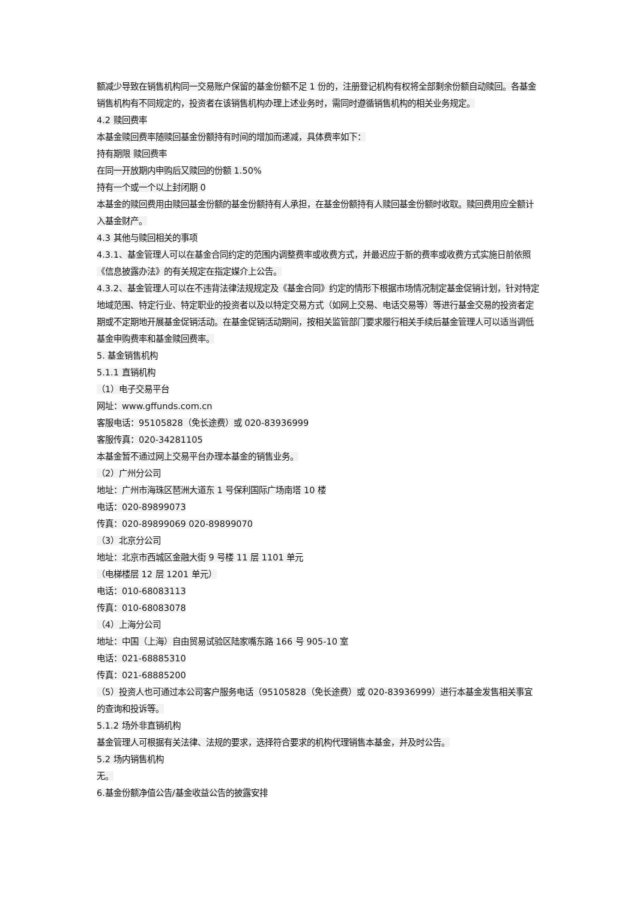额减少导致在销售机构同一交易账户保留的基金份额不足 1 份的，注册登记机构有权将全部剩余份额自动赎回。各基金销售机构有不同规定的，投资者在该销售机构办理上述业务时，需同时遵循销售机构的相关业务规定。
4.2 赎回费率
本基金赎回费率随赎回基金份额持有时间的增加而递减，具体费率如下：
持有期限 赎回费率
在同一开放期内申购后又赎回的份额 1.50%
持有一个或一个以上封闭期 0
本基金的赎回费用由赎回基金份额的基金份额持有人承担，在基金份额持有人赎回基金份额时收取。赎回费用应全额计入基金财产。
4.3 其他与赎回相关的事项
4.3.1、基金管理人可以在基金合同约定的范围内调整费率或收费方式，并最迟应于新的费率或收费方式实施日前依照《信息披露办法》的有关规定在指定媒介上公告。
4.3.2、基金管理人可以在不违背法律法规规定及《基金合同》约定的情形下根据市场情况制定基金促销计划，针对特定地域范围、特定行业、特定职业的投资者以及以特定交易方式（如网上交易、电话交易等）等进行基金交易的投资者定期或不定期地开展基金促销活动。在基金促销活动期间，按相关监管部门要求履行相关手续后基金管理人可以适当调低基金申购费率和基金赎回费率。
5. 基金销售机构
5.1.1 直销机构
（1）电子交易平台
网址：www.gffunds.com.cn
客服电话：95105828（免长途费）或 020-83936999
客服传真：020-34281105
本基金暂不通过网上交易平台办理本基金的销售业务。
（2）广州分公司
地址：广州市海珠区琶洲大道东 1 号保利国际广场南塔 10 楼
电话：020-89899073
传真：020-89899069 020-89899070
（3）北京分公司
地址：北京市西城区金融大街 9 号楼 11 层 1101 单元
（电梯楼层 12 层 1201 单元）
电话：010-68083113
传真：010-68083078
（4）上海分公司
地址：中国（上海）自由贸易试验区陆家嘴东路 166 号 905-10 室
电话：021-68885310
传真：021-68885200
（5）投资人也可通过本公司客户服务电话（95105828（免长途费）或 020-83936999）进行本基金发售相关事宜的查询和投诉等。
5.1.2 场外非直销机构
基金管理人可根据有关法律、法规的要求，选择符合要求的机构代理销售本基金，并及时公告。
5.2 场内销售机构
无。
6.基金份额净值公告/基金收益公告的披露安排